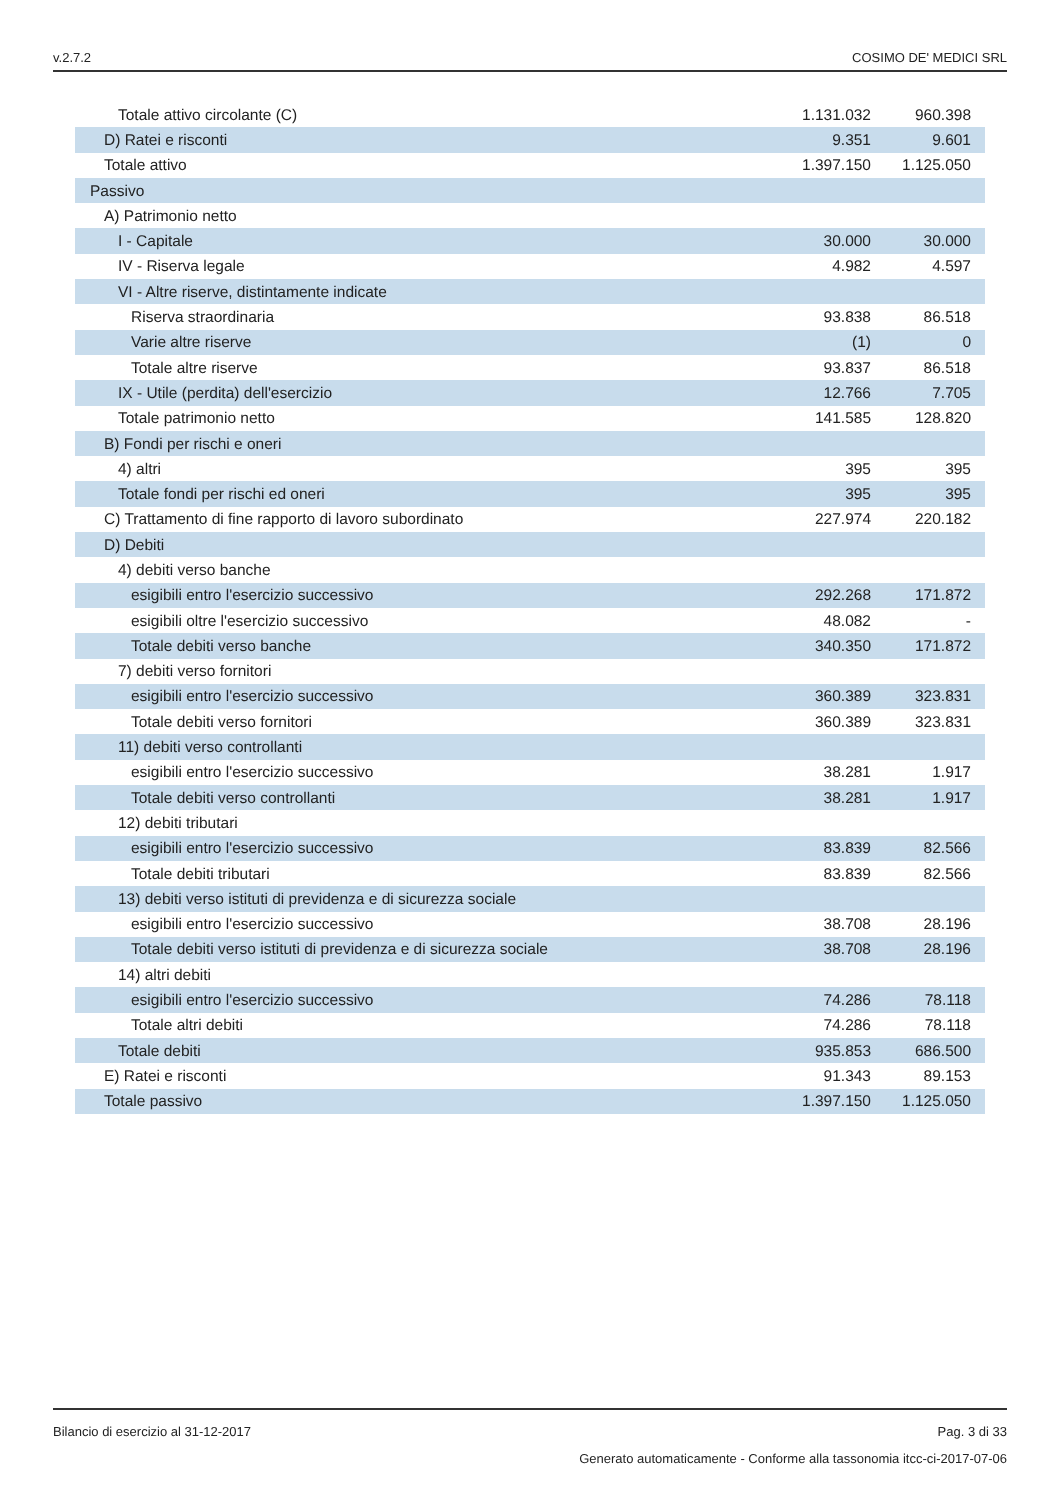v.2.7.2 COSIMO DE' MEDICI SRL
| Totale attivo circolante (C) | 1.131.032 | 960.398 | |
| D) Ratei e risconti | 9.351 | 9.601 | |
| Totale attivo | 1.397.150 | 1.125.050 | |
| Passivo | | | |
| A) Patrimonio netto | | | |
| I - Capitale | 30.000 | 30.000 | |
| IV - Riserva legale | 4.982 | 4.597 | |
| VI - Altre riserve, distintamente indicate | | | |
| Riserva straordinaria | 93.838 | 86.518 | |
| Varie altre riserve | (1) | 0 | |
| Totale altre riserve | 93.837 | 86.518 | |
| IX - Utile (perdita) dell'esercizio | 12.766 | 7.705 | |
| Totale patrimonio netto | 141.585 | 128.820 | |
| B) Fondi per rischi e oneri | | | |
| 4) altri | 395 | 395 | |
| Totale fondi per rischi ed oneri | 395 | 395 | |
| C) Trattamento di fine rapporto di lavoro subordinato | 227.974 | 220.182 | |
| D) Debiti | | | |
| 4) debiti verso banche | | | |
| esigibili entro l'esercizio successivo | 292.268 | 171.872 | |
| esigibili oltre l'esercizio successivo | 48.082 | - | |
| Totale debiti verso banche | 340.350 | 171.872 | |
| 7) debiti verso fornitori | | | |
| esigibili entro l'esercizio successivo | 360.389 | 323.831 | |
| Totale debiti verso fornitori | 360.389 | 323.831 | |
| 11) debiti verso controllanti | | | |
| esigibili entro l'esercizio successivo | 38.281 | 1.917 | |
| Totale debiti verso controllanti | 38.281 | 1.917 | |
| 12) debiti tributari | | | |
| esigibili entro l'esercizio successivo | 83.839 | 82.566 | |
| Totale debiti tributari | 83.839 | 82.566 | |
| 13) debiti verso istituti di previdenza e di sicurezza sociale | | | |
| esigibili entro l'esercizio successivo | 38.708 | 28.196 | |
| Totale debiti verso istituti di previdenza e di sicurezza sociale | 38.708 | 28.196 | |
| 14) altri debiti | | | |
| esigibili entro l'esercizio successivo | 74.286 | 78.118 | |
| Totale altri debiti | 74.286 | 78.118 | |
| Totale debiti | 935.853 | 686.500 | |
| E) Ratei e risconti | 91.343 | 89.153 | |
| Totale passivo | 1.397.150 | 1.125.050 | |
Bilancio di esercizio al 31-12-2017 Pag. 3 di 33
Generato automaticamente - Conforme alla tassonomia itcc-ci-2017-07-06